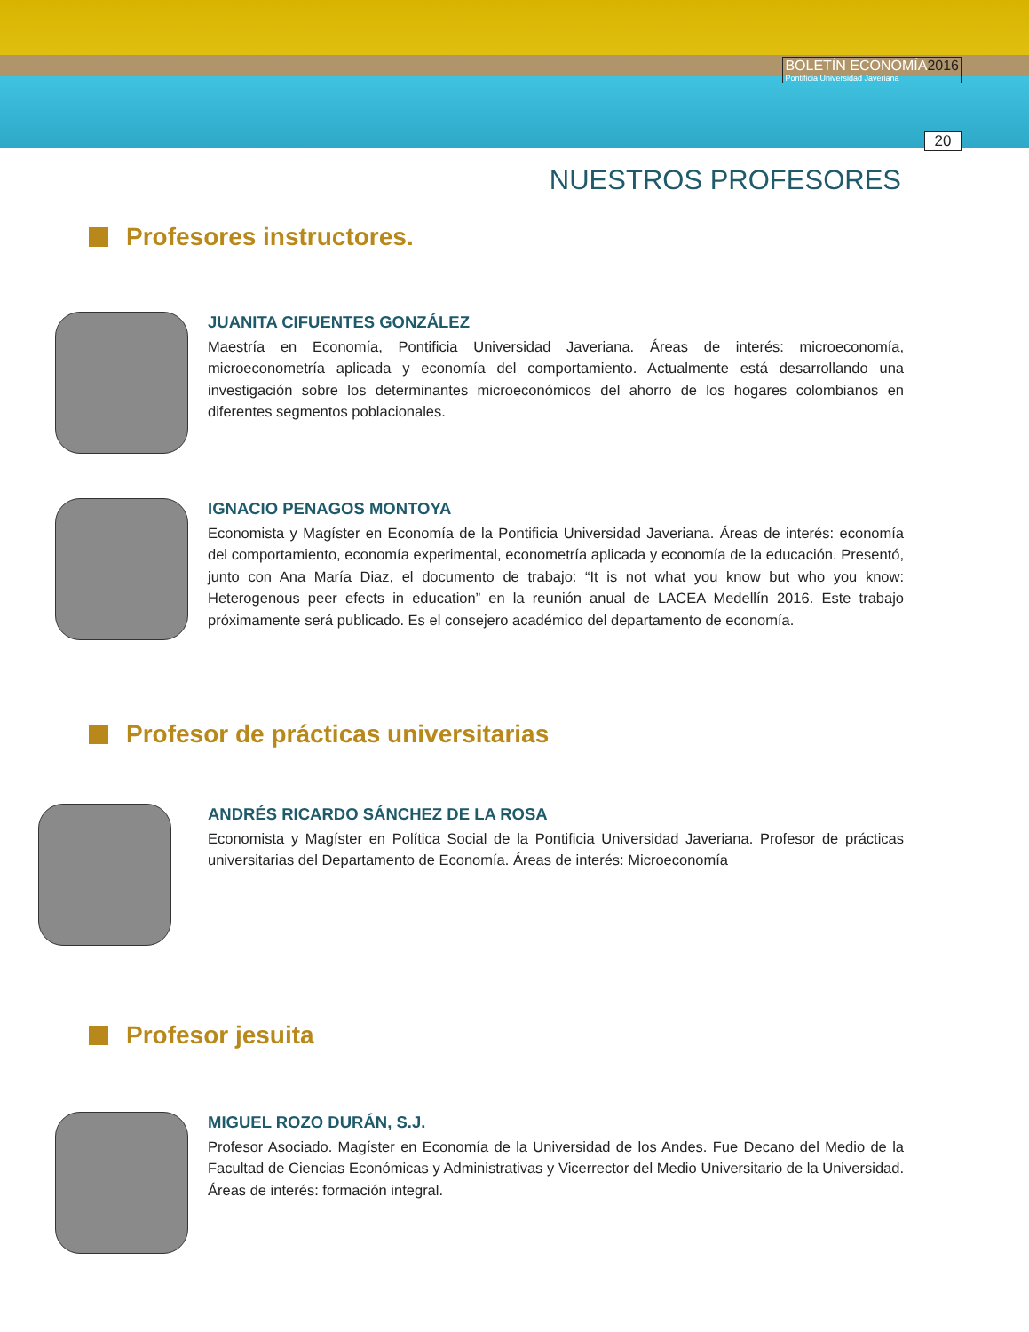BOLETÍN ECONOMÍA2016
Pontificia Universidad Javeriana
20
NUESTROS PROFESORES
Profesores instructores.
JUANITA CIFUENTES GONZÁLEZ
Maestría en Economía, Pontificia Universidad Javeriana. Áreas de interés: microeconomía, microeconometría aplicada y economía del comportamiento. Actualmente está desarrollando una investigación sobre los determinantes microeconómicos del ahorro de los hogares colombianos en diferentes segmentos poblacionales.
IGNACIO PENAGOS MONTOYA
Economista y Magíster en Economía de la Pontificia Universidad Javeriana. Áreas de interés: economía del comportamiento, economía experimental, econometría aplicada y economía de la educación. Presentó, junto con Ana María Diaz, el documento de trabajo: “It is not what you know but who you know: Heterogenous peer efects in education” en la reunión anual de LACEA Medellín 2016. Este trabajo próximamente será publicado. Es el consejero académico del departamento de economía.
Profesor de prácticas universitarias
ANDRÉS RICARDO SÁNCHEZ DE LA ROSA
Economista y Magíster en Política Social de la Pontificia Universidad Javeriana. Profesor de prácticas universitarias del Departamento de Economía. Áreas de interés: Microeconomía
Profesor jesuita
MIGUEL ROZO DURÁN, S.J.
Profesor Asociado. Magíster en Economía de la Universidad de los Andes. Fue Decano del Medio de la Facultad de Ciencias Económicas y Administrativas y Vicerrector del Medio Universitario de la Universidad. Áreas de interés: formación integral.